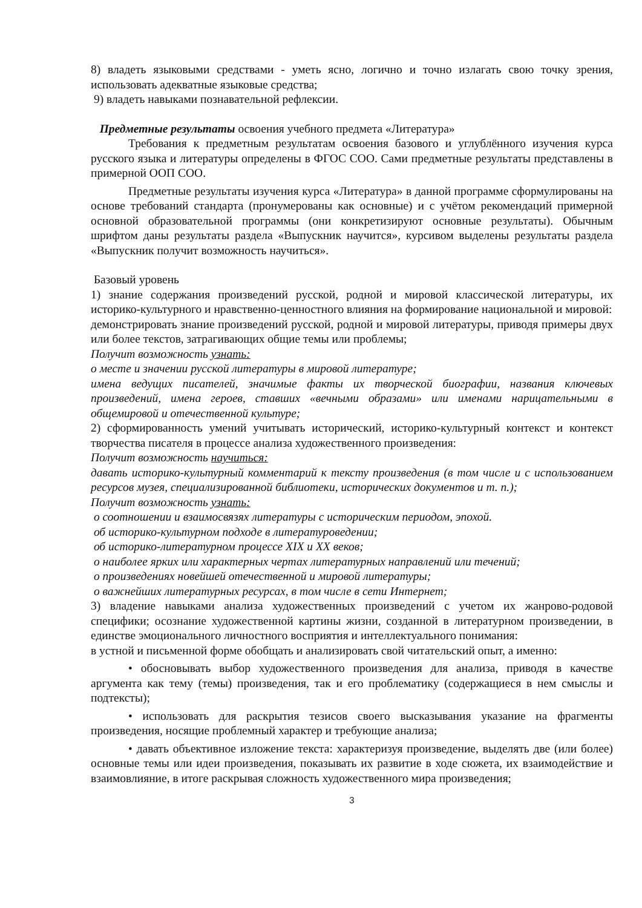8) владеть языковыми средствами - уметь ясно, логично и точно излагать свою точку зрения, использовать адекватные языковые средства;
9) владеть навыками познавательной рефлексии.
Предметные результаты освоения учебного предмета «Литература»
Требования к предметным результатам освоения базового и углублённого изучения курса русского языка и литературы определены в ФГОС СОО. Сами предметные результаты представлены в примерной ООП СОО.
Предметные результаты изучения курса «Литература» в данной программе сформулированы на основе требований стандарта (пронумерованы как основные) и с учётом рекомендаций примерной основной образовательной программы (они конкретизируют основные результаты). Обычным шрифтом даны результаты раздела «Выпускник научится», курсивом выделены результаты раздела «Выпускник получит возможность научиться».
Базовый уровень
1) знание содержания произведений русской, родной и мировой классической литературы, их историко-культурного и нравственно-ценностного влияния на формирование национальной и мировой:
демонстрировать знание произведений русской, родной и мировой литературы, приводя примеры двух или более текстов, затрагивающих общие темы или проблемы;
Получит возможность узнать:
о месте и значении русской литературы в мировой литературе;
имена ведущих писателей, значимые факты их творческой биографии, названия ключевых произведений, имена героев, ставших «вечными образами» или именами нарицательными в общемировой и отечественной культуре;
2) сформированность умений учитывать исторический, историко-культурный контекст и контекст творчества писателя в процессе анализа художественного произведения:
Получит возможность научиться:
давать историко-культурный комментарий к тексту произведения (в том числе и с использованием ресурсов музея, специализированной библиотеки, исторических документов и т. п.);
Получит возможность узнать:
о соотношении и взаимосвязях литературы с историческим периодом, эпохой.
об историко-культурном подходе в литературоведении;
об историко-литературном процессе XIX и XX веков;
о наиболее ярких или характерных чертах литературных направлений или течений;
о произведениях новейшей отечественной и мировой литературы;
о важнейших литературных ресурсах, в том числе в сети Интернет;
3) владение навыками анализа художественных произведений с учетом их жанрово-родовой специфики; осознание художественной картины жизни, созданной в литературном произведении, в единстве эмоционального личностного восприятия и интеллектуального понимания:
в устной и письменной форме обобщать и анализировать свой читательский опыт, а именно:
• обосновывать выбор художественного произведения для анализа, приводя в качестве аргумента как тему (темы) произведения, так и его проблематику (содержащиеся в нем смыслы и подтексты);
• использовать для раскрытия тезисов своего высказывания указание на фрагменты произведения, носящие проблемный характер и требующие анализа;
• давать объективное изложение текста: характеризуя произведение, выделять две (или более) основные темы или идеи произведения, показывать их развитие в ходе сюжета, их взаимодействие и взаимовлияние, в итоге раскрывая сложность художественного мира произведения;
3